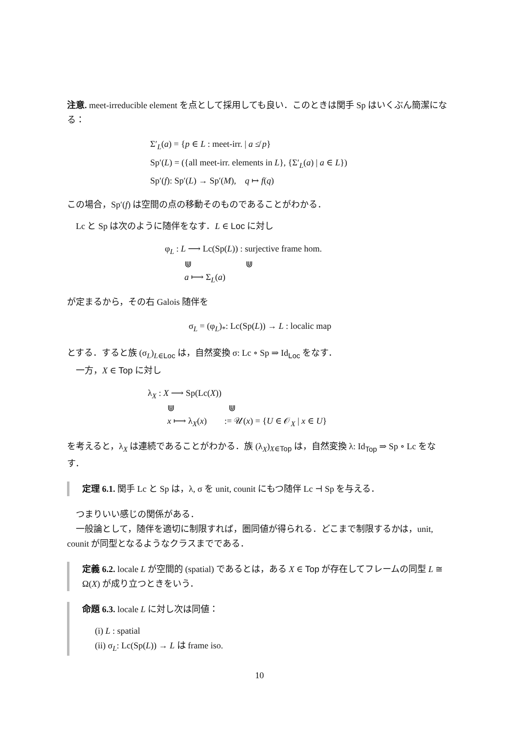注意. meet-irreducible element を点として採用しても良い．このときは関手 Sp はいくぶん簡潔になる：
Σ′<sub>L</sub>(a) = {p ∈ L : meet-irr. | a ≰ p}
Sp′(L) = ({all meet-irr. elements in L}, {Σ′<sub>L</sub>(a) | a ∈ L})
Sp′(f): Sp′(L) → Sp′(M), q ↦ f(q)
この場合，Sp′(f) は空間の点の移動そのものであることがわかる．
Lc と Sp は次のように随伴をなす．L ∈ Loc に対し
φ<sub>L</sub> : L ⟶ Lc(Sp(L)) : surjective frame hom.
⋓ ⋓
a ⟼ Σ<sub>L</sub>(a)
が定まるから，その右 Galois 随伴を
σ<sub>L</sub> = (φ<sub>L</sub>)<sub>*</sub>: Lc(Sp(L)) → L : localic map
とする．すると族 (σ<sub>L</sub>)<sub>L∈Loc</sub> は，自然変換 σ: Lc ∘ Sp ⇒ Id<sub>Loc</sub> をなす．
一方，X ∈ Top に対し
λ<sub>X</sub> : X ⟶ Sp(Lc(X))
⋓ ⋓
x ⟼ λ<sub>X</sub>(x) := 𝒰(x) = {U ∈ 𝒪<sub>X</sub> | x ∈ U}
を考えると，λ<sub>X</sub> は連続であることがわかる．族 (λ<sub>X</sub>)<sub>X∈Top</sub> は，自然変換 λ: Id<sub>Top</sub> ⇒ Sp ∘ Lc をなす．
定理 6.1. 関手 Lc と Sp は，λ, σ を unit, counit にもつ随伴 Lc ⊣ Sp を与える．
つまりいい感じの関係がある．
一般論として，随伴を適切に制限すれば，圏同値が得られる．どこまで制限するかは，unit, counit が同型となるようなクラスまでである．
定義 6.2. locale L が空間的 (spatial) であるとは，ある X ∈ Top が存在してフレームの同型 L ≅ Ω(X) が成り立つときをいう．
命題 6.3. locale L に対し次は同値：
(i) L : spatial
(ii) σ<sub>L</sub>: Lc(Sp(L)) → L は frame iso.
10